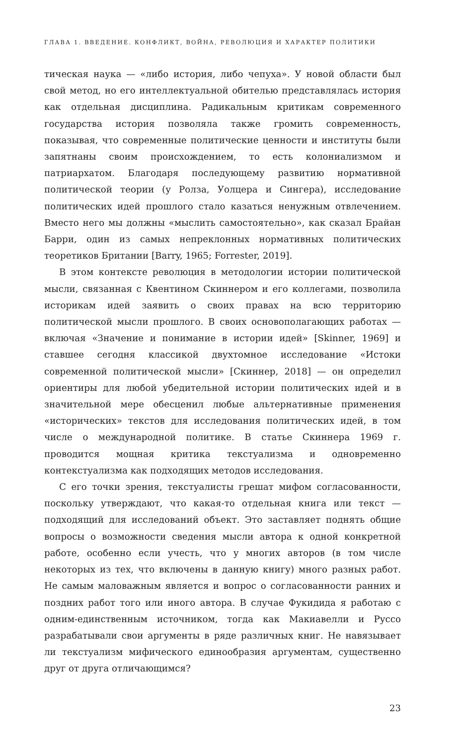ГЛАВА 1. ВВЕДЕНИЕ. КОНФЛИКТ, ВОЙНА, РЕВОЛЮЦИЯ И ХАРАКТЕР ПОЛИТИКИ
тическая наука — «либо история, либо чепуха». У новой области был свой метод, но его интеллектуальной обителью представлялась история как отдельная дисциплина. Радикальным критикам современного государства история позволяла также громить современность, показывая, что современные политические ценности и институты были запятнаны своим происхождением, то есть колониализмом и патриархатом. Благодаря последующему развитию нормативной политической теории (у Ролза, Уолцера и Сингера), исследование политических идей прошлого стало казаться ненужным отвлечением. Вместо него мы должны «мыслить самостоятельно», как сказал Брайан Барри, один из самых непреклонных нормативных политических теоретиков Британии [Barry, 1965; Forrester, 2019].
В этом контексте революция в методологии истории политической мысли, связанная с Квентином Скиннером и его коллегами, позволила историкам идей заявить о своих правах на всю территорию политической мысли прошлого. В своих основополагающих работах — включая «Значение и понимание в истории идей» [Skinner, 1969] и ставшее сегодня классикой двухтомное исследование «Истоки современной политической мысли» [Скиннер, 2018] — он определил ориентиры для любой убедительной истории политических идей и в значительной мере обесценил любые альтернативные применения «исторических» текстов для исследования политических идей, в том числе о международной политике. В статье Скиннера 1969 г. проводится мощная критика текстуализма и одновременно контекстуализма как подходящих методов исследования.
С его точки зрения, текстуалисты грешат мифом согласованности, поскольку утверждают, что какая-то отдельная книга или текст — подходящий для исследований объект. Это заставляет поднять общие вопросы о возможности сведения мысли автора к одной конкретной работе, особенно если учесть, что у многих авторов (в том числе некоторых из тех, что включены в данную книгу) много разных работ. Не самым маловажным является и вопрос о согласованности ранних и поздних работ того или иного автора. В случае Фукидида я работаю с одним-единственным источником, тогда как Макиавелли и Руссо разрабатывали свои аргументы в ряде различных книг. Не навязывает ли текстуализм мифического единообразия аргументам, существенно друг от друга отличающимся?
23